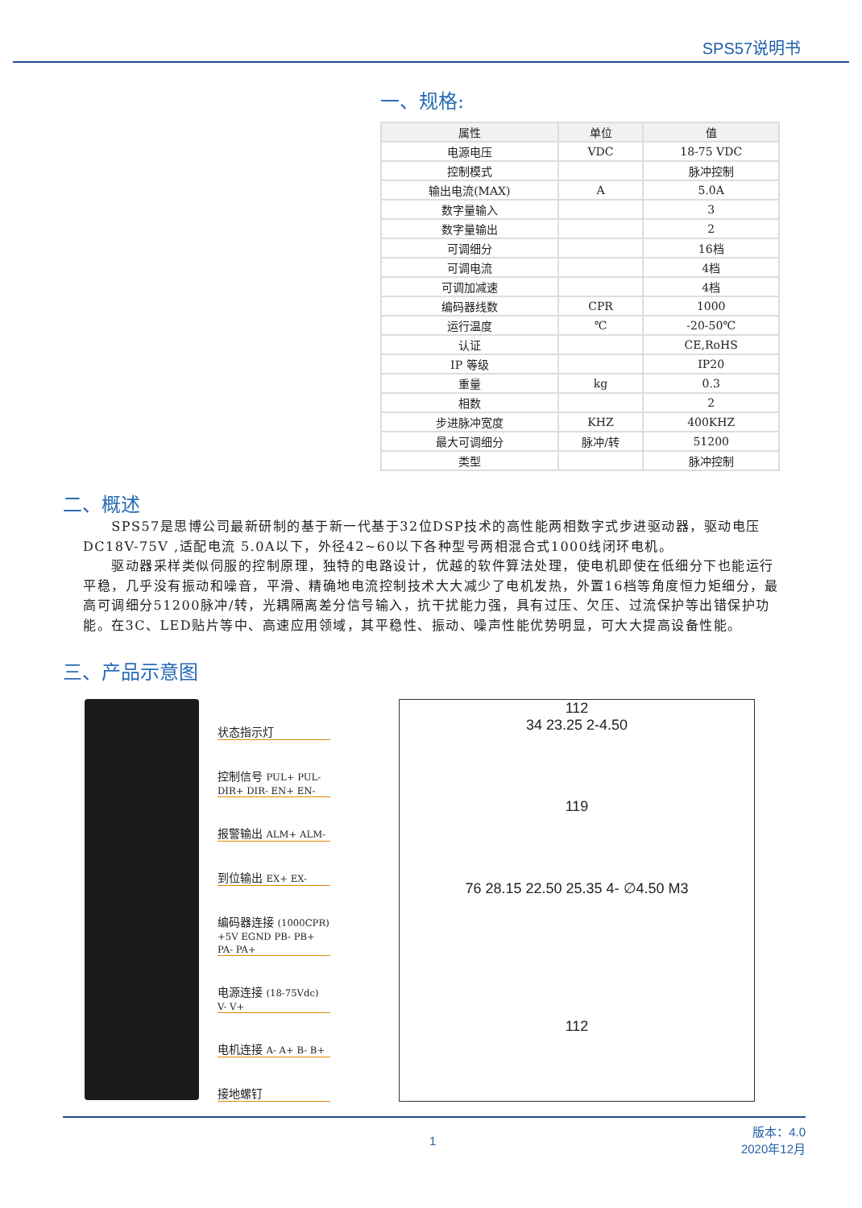SPS57说明书
一、规格:
| 属性 | 单位 | 值 |
| --- | --- | --- |
| 电源电压 | VDC | 18-75 VDC |
| 控制模式 | | 脉冲控制 |
| 输出电流(MAX) | A | 5.0A |
| 数字量输入 | | 3 |
| 数字量输出 | | 2 |
| 可调细分 | | 16档 |
| 可调电流 | | 4档 |
| 可调加减速 | | 4档 |
| 编码器线数 | CPR | 1000 |
| 运行温度 | ℃ | -20-50℃ |
| 认证 | | CE,RoHS |
| IP 等级 | | IP20 |
| 重量 | kg | 0.3 |
| 相数 | | 2 |
| 步进脉冲宽度 | KHZ | 400KHZ |
| 最大可调细分 | 脉冲/转 | 51200 |
| 类型 | | 脉冲控制 |
二、概述
SPS57是思博公司最新研制的基于新一代基于32位DSP技术的高性能两相数字式步进驱动器，驱动电压DC18V-75V ,适配电流 5.0A以下，外径42~60以下各种型号两相混合式1000线闭环电机。
驱动器采样类似伺服的控制原理，独特的电路设计，优越的软件算法处理，使电机即使在低细分下也能运行平稳，几乎没有振动和噪音，平滑、精确地电流控制技术大大减少了电机发热，外置16档等角度恒力矩细分，最高可调细分51200脉冲/转，光耦隔离差分信号输入，抗干扰能力强，具有过压、欠压、过流保护等出错保护功能。在3C、LED贴片等中、高速应用领域，其平稳性、振动、噪声性能优势明显，可大大提高设备性能。
三、产品示意图
状态指示灯
控制信号 PUL+ PUL- DIR+ DIR- EN+ EN-
报警输出 ALM+ ALM-
到位输出 EX+ EX-
编码器连接 (1000CPR) +5V EGND PB- PB+ PA- PA+
电源连接 (18-75Vdc) V- V+
电机连接 A- A+ B- B+
接地螺钉
112
34 23.25 2-4.50
119
76 28.15 22.50 25.35 4- ∅4.50 M3
112
1 版本：4.0
2020年12月